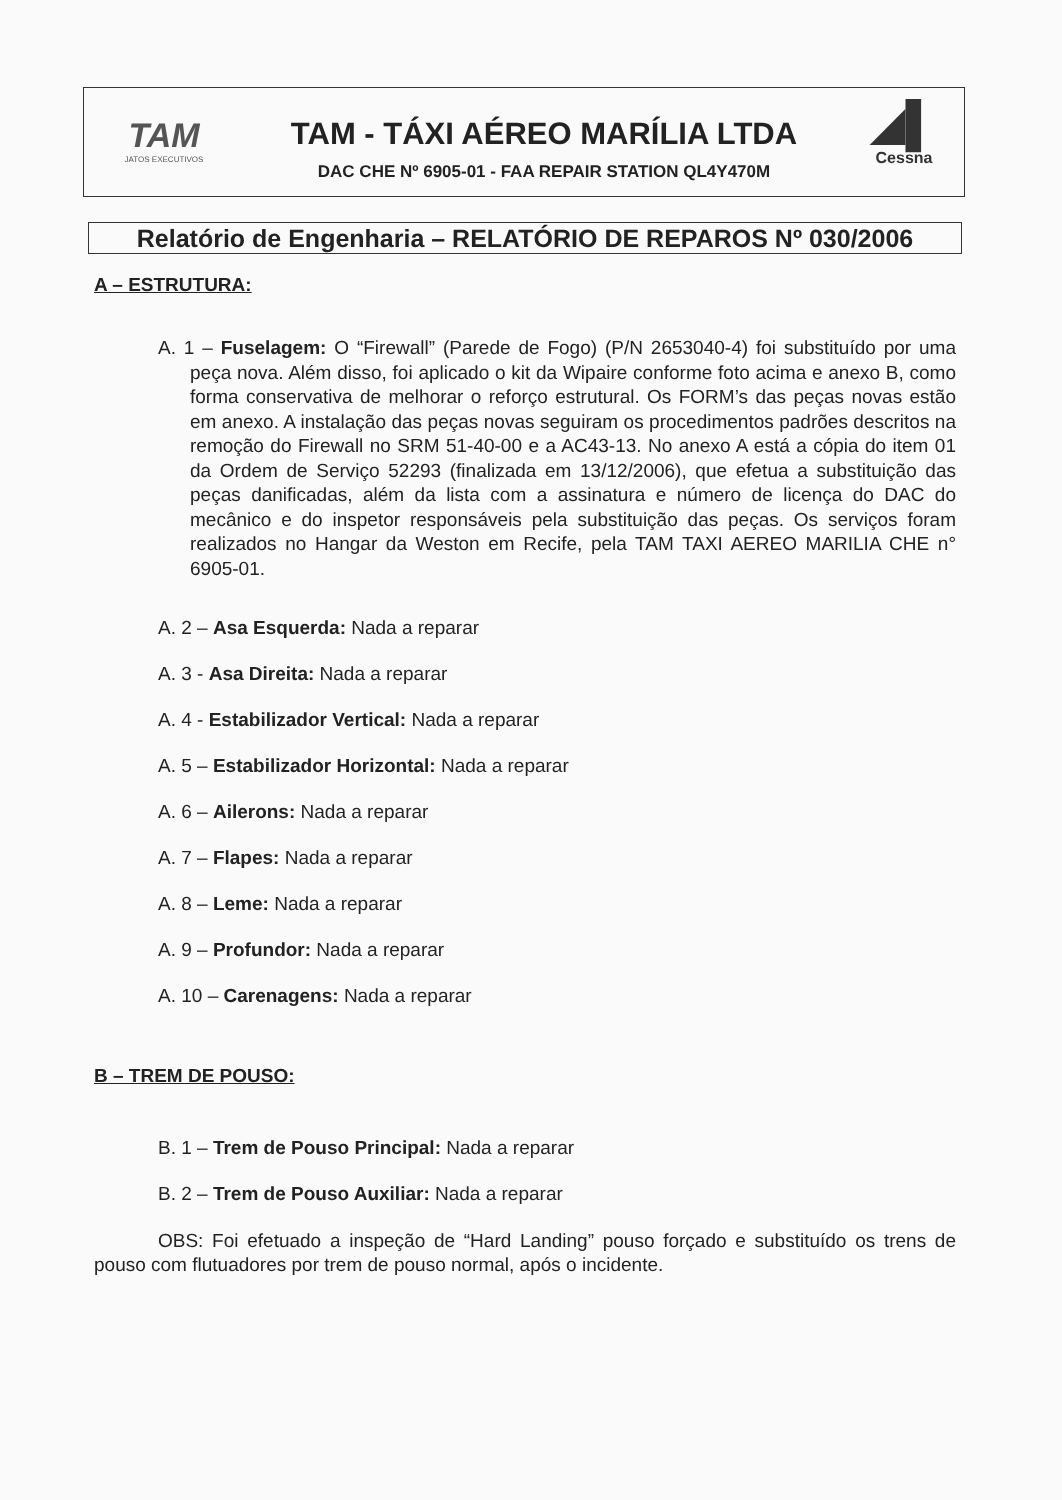TAM
JATOS EXECUTIVOS
TAM - TÁXI AÉREO MARÍLIA LTDA
DAC CHE Nº 6905-01 - FAA REPAIR STATION QL4Y470M
◢▌
Cessna
Relatório de Engenharia – RELATÓRIO DE REPAROS Nº 030/2006
A – ESTRUTURA:
A. 1 – Fuselagem: O “Firewall” (Parede de Fogo) (P/N 2653040-4) foi substituído por uma peça nova. Além disso, foi aplicado o kit da Wipaire conforme foto acima e anexo B, como forma conservativa de melhorar o reforço estrutural. Os FORM’s das peças novas estão em anexo. A instalação das peças novas seguiram os procedimentos padrões descritos na remoção do Firewall no SRM 51-40-00 e a AC43-13. No anexo A está a cópia do item 01 da Ordem de Serviço 52293 (finalizada em 13/12/2006), que efetua a substituição das peças danificadas, além da lista com a assinatura e número de licença do DAC do mecânico e do inspetor responsáveis pela substituição das peças. Os serviços foram realizados no Hangar da Weston em Recife, pela TAM TAXI AEREO MARILIA CHE n° 6905-01.
A. 2 – Asa Esquerda: Nada a reparar
A. 3 - Asa Direita: Nada a reparar
A. 4 - Estabilizador Vertical: Nada a reparar
A. 5 – Estabilizador Horizontal: Nada a reparar
A. 6 – Ailerons: Nada a reparar
A. 7 – Flapes: Nada a reparar
A. 8 – Leme: Nada a reparar
A. 9 – Profundor: Nada a reparar
A. 10 – Carenagens: Nada a reparar
B – TREM DE POUSO:
B. 1 – Trem de Pouso Principal: Nada a reparar
B. 2 – Trem de Pouso Auxiliar: Nada a reparar
OBS: Foi efetuado a inspeção de “Hard Landing” pouso forçado e substituído os trens de pouso com flutuadores por trem de pouso normal, após o incidente.